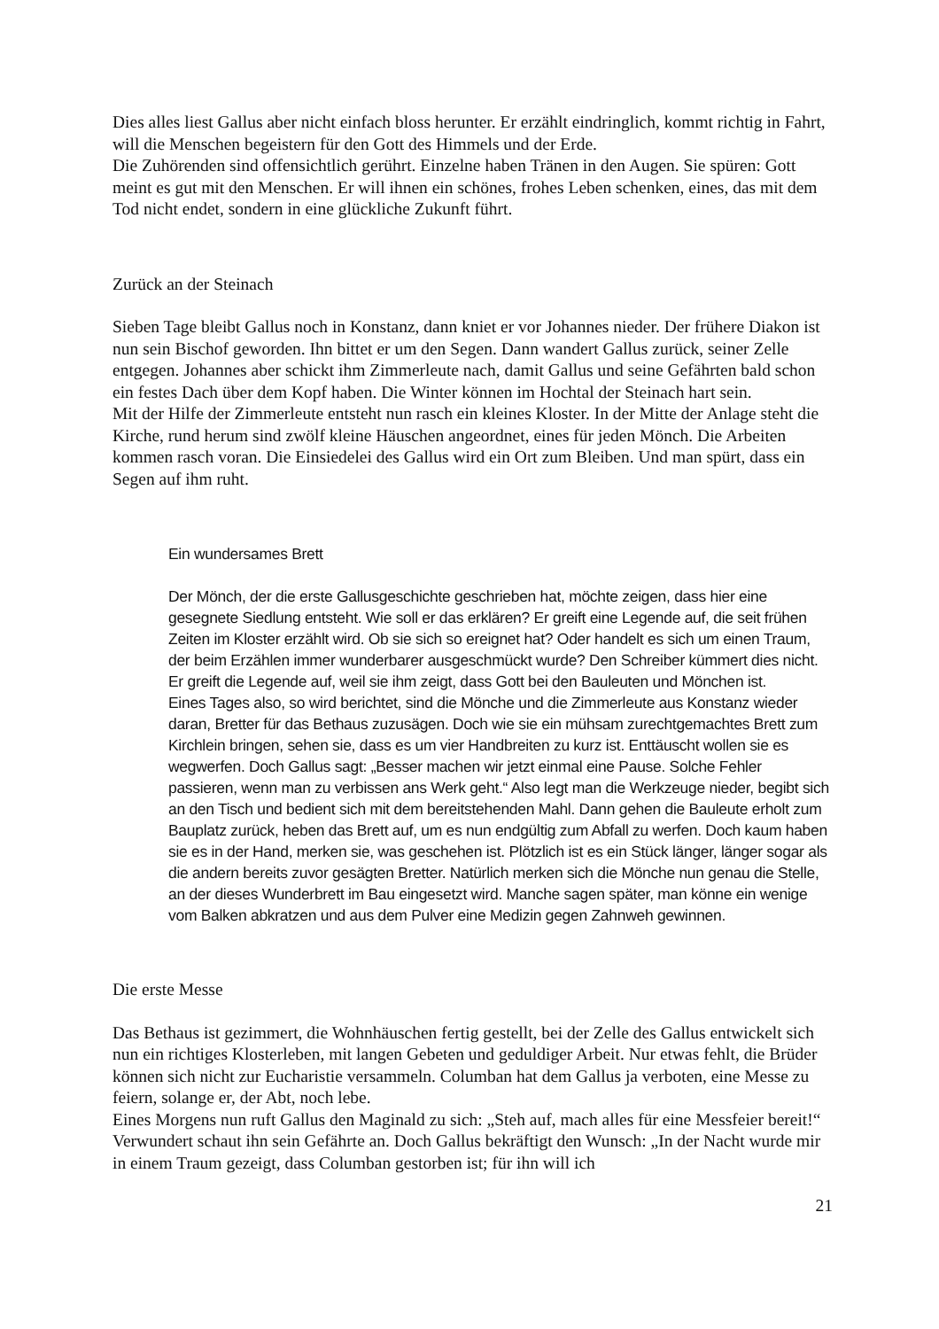Dies alles liest Gallus aber nicht einfach bloss herunter. Er erzählt eindringlich, kommt richtig in Fahrt, will die Menschen begeistern für den Gott des Himmels und der Erde.
Die Zuhörenden sind offensichtlich gerührt. Einzelne haben Tränen in den Augen. Sie spüren: Gott meint es gut mit den Menschen. Er will ihnen ein schönes, frohes Leben schenken, eines, das mit dem Tod nicht endet, sondern in eine glückliche Zukunft führt.
Zurück an der Steinach
Sieben Tage bleibt Gallus noch in Konstanz, dann kniet er vor Johannes nieder. Der frühere Diakon ist nun sein Bischof geworden. Ihn bittet er um den Segen. Dann wandert Gallus zurück, seiner Zelle entgegen. Johannes aber schickt ihm Zimmerleute nach, damit Gallus und seine Gefährten bald schon ein festes Dach über dem Kopf haben. Die Winter können im Hochtal der Steinach hart sein.
Mit der Hilfe der Zimmerleute entsteht nun rasch ein kleines Kloster. In der Mitte der Anlage steht die Kirche, rund herum sind zwölf kleine Häuschen angeordnet, eines für jeden Mönch. Die Arbeiten kommen rasch voran. Die Einsiedelei des Gallus wird ein Ort zum Bleiben. Und man spürt, dass ein Segen auf ihm ruht.
Ein wundersames Brett
Der Mönch, der die erste Gallusgeschichte geschrieben hat, möchte zeigen, dass hier eine gesegnete Siedlung entsteht. Wie soll er das erklären? Er greift eine Legende auf, die seit frühen Zeiten im Kloster erzählt wird. Ob sie sich so ereignet hat? Oder handelt es sich um einen Traum, der beim Erzählen immer wunderbarer ausgeschmückt wurde? Den Schreiber kümmert dies nicht. Er greift die Legende auf, weil sie ihm zeigt, dass Gott bei den Bauleuten und Mönchen ist.
Eines Tages also, so wird berichtet, sind die Mönche und die Zimmerleute aus Konstanz wieder daran, Bretter für das Bethaus zuzusägen. Doch wie sie ein mühsam zurechtgemachtes Brett zum Kirchlein bringen, sehen sie, dass es um vier Handbreiten zu kurz ist. Enttäuscht wollen sie es wegwerfen. Doch Gallus sagt: „Besser machen wir jetzt einmal eine Pause. Solche Fehler passieren, wenn man zu verbissen ans Werk geht.“ Also legt man die Werkzeuge nieder, begibt sich an den Tisch und bedient sich mit dem bereitstehenden Mahl. Dann gehen die Bauleute erholt zum Bauplatz zurück, heben das Brett auf, um es nun endgültig zum Abfall zu werfen. Doch kaum haben sie es in der Hand, merken sie, was geschehen ist. Plötzlich ist es ein Stück länger, länger sogar als die andern bereits zuvor gesägten Bretter. Natürlich merken sich die Mönche nun genau die Stelle, an der dieses Wunderbrett im Bau eingesetzt wird. Manche sagen später, man könne ein wenige vom Balken abkratzen und aus dem Pulver eine Medizin gegen Zahnweh gewinnen.
Die erste Messe
Das Bethaus ist gezimmert, die Wohnhäuschen fertig gestellt, bei der Zelle des Gallus entwickelt sich nun ein richtiges Klosterleben, mit langen Gebeten und geduldiger Arbeit. Nur etwas fehlt, die Brüder können sich nicht zur Eucharistie versammeln. Columban hat dem Gallus ja verboten, eine Messe zu feiern, solange er, der Abt, noch lebe.
Eines Morgens nun ruft Gallus den Maginald zu sich: „Steh auf, mach alles für eine Messfeier bereit!“ Verwundert schaut ihn sein Gefährte an. Doch Gallus bekräftigt den Wunsch: „In der Nacht wurde mir in einem Traum gezeigt, dass Columban gestorben ist; für ihn will ich
21